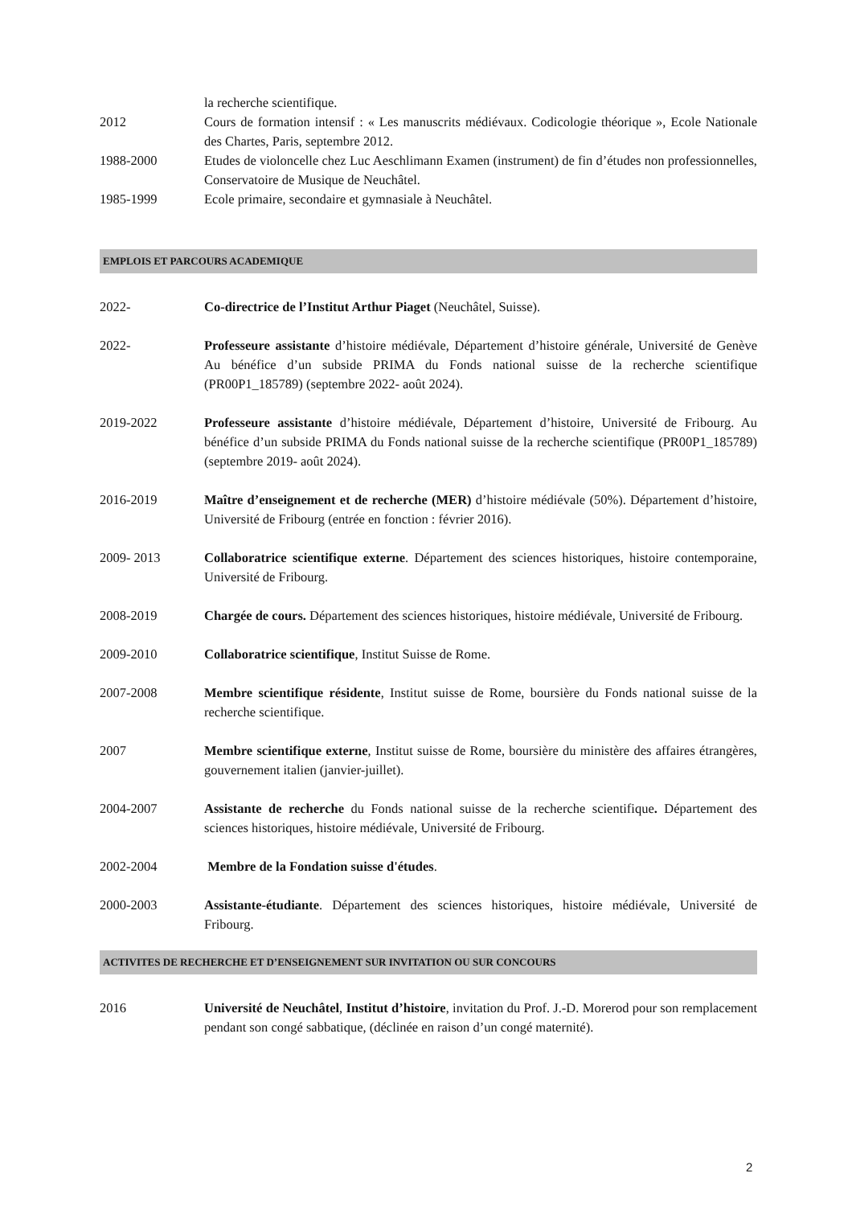la recherche scientifique.
2012 Cours de formation intensif : « Les manuscrits médiévaux. Codicologie théorique », Ecole Nationale des Chartes, Paris, septembre 2012.
1988-2000 Etudes de violoncelle chez Luc Aeschlimann Examen (instrument) de fin d’études non professionnelles, Conservatoire de Musique de Neuchâtel.
1985-1999 Ecole primaire, secondaire et gymnasiale à Neuchâtel.
EMPLOIS ET PARCOURS ACADEMIQUE
2022- Co-directrice de l’Institut Arthur Piaget (Neuchâtel, Suisse).
2022- Professeure assistante d’histoire médiévale, Département d’histoire générale, Université de Genève Au bénéfice d’un subside PRIMA du Fonds national suisse de la recherche scientifique (PR00P1_185789) (septembre 2022- août 2024).
2019-2022 Professeure assistante d’histoire médiévale, Département d’histoire, Université de Fribourg. Au bénéfice d’un subside PRIMA du Fonds national suisse de la recherche scientifique (PR00P1_185789) (septembre 2019- août 2024).
2016-2019 Maître d’enseignement et de recherche (MER) d’histoire médiévale (50%). Département d’histoire, Université de Fribourg (entrée en fonction : février 2016).
2009- 2013 Collaboratrice scientifique externe. Département des sciences historiques, histoire contemporaine, Université de Fribourg.
2008-2019 Chargée de cours. Département des sciences historiques, histoire médiévale, Université de Fribourg.
2009-2010 Collaboratrice scientifique, Institut Suisse de Rome.
2007-2008 Membre scientifique résidente, Institut suisse de Rome, boursière du Fonds national suisse de la recherche scientifique.
2007 Membre scientifique externe, Institut suisse de Rome, boursière du ministère des affaires étrangères, gouvernement italien (janvier-juillet).
2004-2007 Assistante de recherche du Fonds national suisse de la recherche scientifique. Département des sciences historiques, histoire médiévale, Université de Fribourg.
2002-2004 Membre de la Fondation suisse d'études.
2000-2003 Assistante-étudiante. Département des sciences historiques, histoire médiévale, Université de Fribourg.
ACTIVITES DE RECHERCHE ET D’ENSEIGNEMENT SUR INVITATION OU SUR CONCOURS
2016 Université de Neuchâtel, Institut d’histoire, invitation du Prof. J.-D. Morerod pour son remplacement pendant son congé sabbatique, (déclinée en raison d’un congé maternité).
2